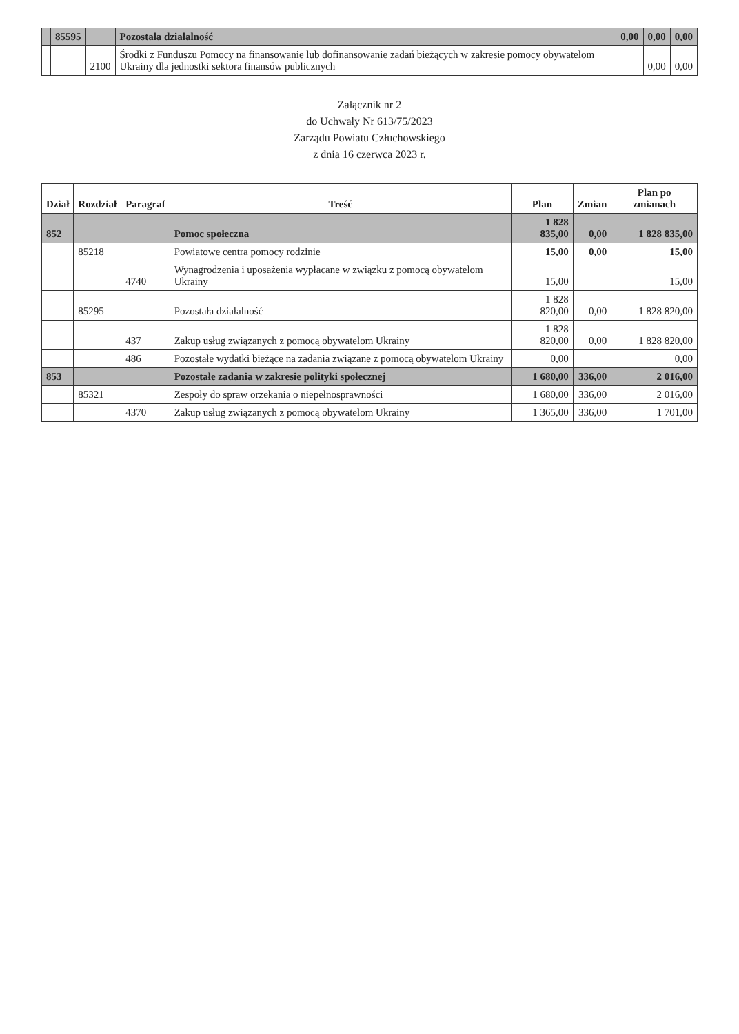| | 85595 | | Pozostała działalność | 0,00 | 0,00 | 0,00 |
| | | 2100 | Środki z Funduszu Pomocy na finansowanie lub dofinansowanie zadań bieżących w zakresie pomocy obywatelom Ukrainy dla jednostki sektora finansów publicznych | | 0,00 | 0,00 |
Załącznik nr 2
do Uchwały Nr 613/75/2023
Zarządu Powiatu Człuchowskiego
z dnia 16 czerwca 2023 r.
| Dział | Rozdział | Paragraf | Treść | Plan | Zmian | Plan po zmianach |
| --- | --- | --- | --- | --- | --- | --- |
| 852 | | | Pomoc społeczna | 1 828 835,00 | 0,00 | 1 828 835,00 |
| | 85218 | | Powiatowe centra pomocy rodzinie | 15,00 | 0,00 | 15,00 |
| | | 4740 | Wynagrodzenia i uposażenia wypłacane w związku z pomocą obywatelom Ukrainy | 15,00 | | 15,00 |
| | 85295 | | Pozostała działalność | 1 828 820,00 | 0,00 | 1 828 820,00 |
| | | 437 | Zakup usług związanych z pomocą obywatelom Ukrainy | 1 828 820,00 | 0,00 | 1 828 820,00 |
| | | 486 | Pozostałe wydatki bieżące na zadania związane z pomocą obywatelom Ukrainy | 0,00 | | 0,00 |
| 853 | | | Pozostałe zadania w zakresie polityki społecznej | 1 680,00 | 336,00 | 2 016,00 |
| | 85321 | | Zespoły do spraw orzekania o niepełnosprawności | 1 680,00 | 336,00 | 2 016,00 |
| | | 4370 | Zakup usług związanych z pomocą obywatelom Ukrainy | 1 365,00 | 336,00 | 1 701,00 |